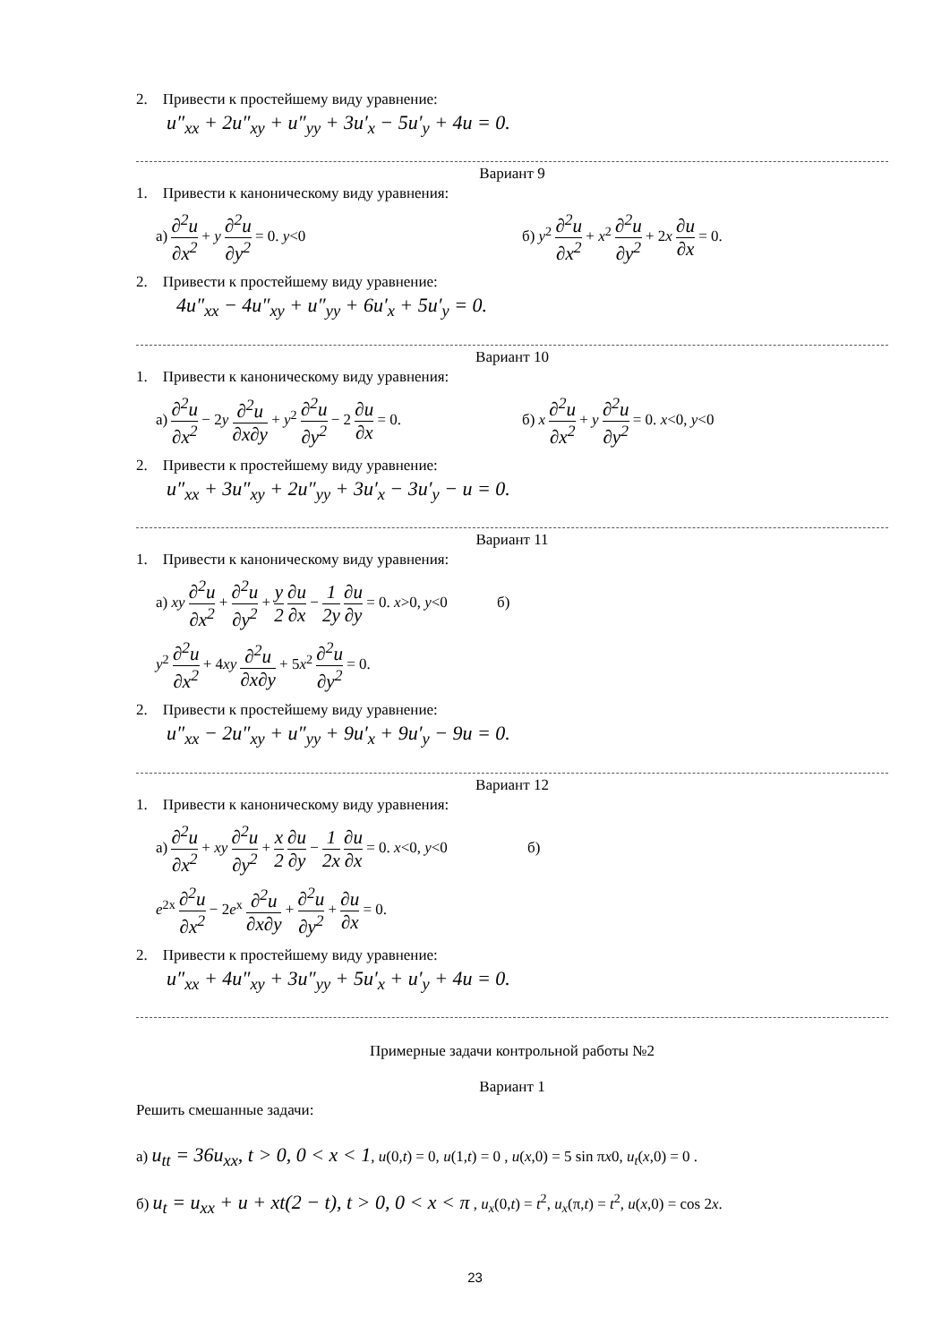2. Привести к простейшему виду уравнение:
u″<sub>xx</sub> + 2u″<sub>xy</sub> + u″<sub>yy</sub> + 3u′<sub>x</sub> − 5u′<sub>y</sub> + 4u = 0.
Вариант 9
1. Привести к каноническому виду уравнения:
а) ∂<sup>2</sup>u ∂x<sup>2</sup> + y ∂<sup>2</sup>u ∂y<sup>2</sup> = 0. y<0
б) y<sup>2</sup> ∂<sup>2</sup>u ∂x<sup>2</sup> + x<sup>2</sup> ∂<sup>2</sup>u ∂y<sup>2</sup> + 2x ∂u ∂x = 0.
2. Привести к простейшему виду уравнение:
4u″<sub>xx</sub> − 4u″<sub>xy</sub> + u″<sub>yy</sub> + 6u′<sub>x</sub> + 5u′<sub>y</sub> = 0.
Вариант 10
1. Привести к каноническому виду уравнения:
а) ∂<sup>2</sup>u ∂x<sup>2</sup> − 2y ∂<sup>2</sup>u ∂x∂y + y<sup>2</sup> ∂<sup>2</sup>u ∂y<sup>2</sup> − 2 ∂u ∂x = 0.
б) x ∂<sup>2</sup>u ∂x<sup>2</sup> + y ∂<sup>2</sup>u ∂y<sup>2</sup> = 0. x<0, y<0
2. Привести к простейшему виду уравнение:
u″<sub>xx</sub> + 3u″<sub>xy</sub> + 2u″<sub>yy</sub> + 3u′<sub>x</sub> − 3u′<sub>y</sub> − u = 0.
Вариант 11
1. Привести к каноническому виду уравнения:
а) xy ∂<sup>2</sup>u ∂x<sup>2</sup> + ∂<sup>2</sup>u ∂y<sup>2</sup> + y 2 ∂u ∂x − 1 2y ∂u ∂y = 0. x>0, y<0 б)
y<sup>2</sup> ∂<sup>2</sup>u ∂x<sup>2</sup> + 4xy ∂<sup>2</sup>u ∂x∂y + 5x<sup>2</sup> ∂<sup>2</sup>u ∂y<sup>2</sup> = 0.
2. Привести к простейшему виду уравнение:
u″<sub>xx</sub> − 2u″<sub>xy</sub> + u″<sub>yy</sub> + 9u′<sub>x</sub> + 9u′<sub>y</sub> − 9u = 0.
Вариант 12
1. Привести к каноническому виду уравнения:
а) ∂<sup>2</sup>u ∂x<sup>2</sup> + xy ∂<sup>2</sup>u ∂y<sup>2</sup> + x 2 ∂u ∂y − 1 2x ∂u ∂x = 0. x<0, y<0 б)
e<sup>2x</sup> ∂<sup>2</sup>u ∂x<sup>2</sup> − 2e<sup>x</sup> ∂<sup>2</sup>u ∂x∂y + ∂<sup>2</sup>u ∂y<sup>2</sup> + ∂u ∂x = 0.
2. Привести к простейшему виду уравнение:
u″<sub>xx</sub> + 4u″<sub>xy</sub> + 3u″<sub>yy</sub> + 5u′<sub>x</sub> + u′<sub>y</sub> + 4u = 0.
Примерные задачи контрольной работы №2
Вариант 1
Решить смешанные задачи:
а) u<sub>tt</sub> = 36u<sub>xx</sub>, t > 0, 0 < x < 1, u(0,t) = 0, u(1,t) = 0 , u(x,0) = 5 sin πx0, u<sub>t</sub>(x,0) = 0 .
б) u<sub>t</sub> = u<sub>xx</sub> + u + xt(2 − t), t > 0, 0 < x < π , u<sub>x</sub>(0,t) = t<sup>2</sup>, u<sub>x</sub>(π,t) = t<sup>2</sup>, u(x,0) = cos 2x.
23